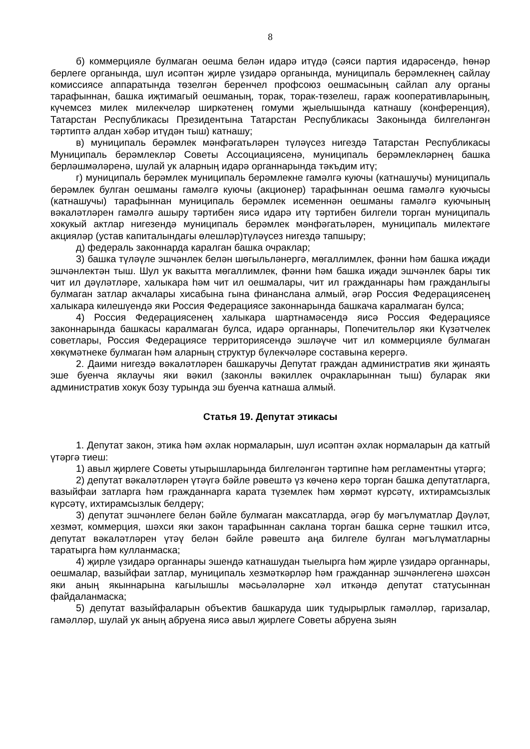8
б) коммерцияле булмаган оешма белән идарә итүдә (сәяси партия идарәсендә, һөнәр берлеге органында, шул исәптән җирле үзидарә органында, муниципаль берәмлекнең сайлау комиссиясе аппаратында төзелгән беренчел профсоюз оешмасының сайлап алу органы тарафыннан, башка иҗтимагый оешманың, торак, торак-төзелеш, гараж кооперативларының, күчемсез милек милекчеләр ширкәтенең гомуми җыелышында катнашу (конференция), Татарстан Республикасы Президентына Татарстан Республикасы Законында билгеләнгән тәртиптә алдан хәбәр итүдән тыш) катнашу;
в) муниципаль берәмлек мәнфәгатьләрен түләүсез нигездә Татарстан Республикасы Муниципаль берәмлекләр Советы Ассоциациясенә, муниципаль берәмлекләрнең башка берләшмәләренә, шулай ук аларның идарә органнарында тәкъдим итү;
г) муниципаль берәмлек муниципаль берәмлекне гамәлгә куючы (катнашучы) муниципаль берәмлек булган оешманы гамәлгә куючы (акционер) тарафыннан оешма гамәлгә куючысы (катнашучы) тарафыннан муниципаль берәмлек исеменнән оешманы гамәлгә куючының вәкаләтләрен гамәлгә ашыру тәртибен яисә идарә итү тәртибен билгели торган муниципаль хокукый актлар нигезендә муниципаль берәмлек мәнфәгатьләрен, муниципаль милектәге акцияләр (устав капиталындагы өлешләр)түләүсез нигездә тапшыру;
д) федераль законнарда каралган башка очраклар;
3) башка түләүле эшчәнлек белән шөгыльләнергә, мөгаллимлек, фәнни һәм башка иҗади эшчәнлектән тыш. Шул ук вакытта мөгаллимлек, фәнни һәм башка иҗади эшчәнлек бары тик чит ил дәүләтләре, халыкара һәм чит ил оешмалары, чит ил гражданнары һәм гражданлыгы булмаган затлар акчалары хисабына гына финанслана алмый, әгәр Россия Федерациясенең халыкара килешүендә яки Россия Федерациясе законнарында башкача каралмаган булса;
4) Россия Федерациясенең халыкара шартнамәсендә яисә Россия Федерациясе законнарында башкасы каралмаган булса, идарә органнары, Попечительләр яки Күзәтчелек советлары, Россия Федерациясе территориясендә эшләүче чит ил коммерцияле булмаган хөкүмәтнеке булмаган һәм аларның структур бүлекчәләре составына керергә.
2. Даими нигездә вәкаләтләрен башкаручы Депутат граждан административ яки җинаять эше буенча яклаучы яки вәкил (законлы вәкиллек очракларыннан тыш) буларак яки административ хокук бозу турында эш буенча катнаша алмый.
Статья 19. Депутат этикасы
1. Депутат закон, этика һәм әхлак нормаларын, шул исәптән әхлак нормаларын да катгый үтәргә тиеш:
1) авыл җирлеге Советы утырышларында билгеләнгән тәртипне һәм регламентны үтәргә;
2) депутат вәкаләтләрен үтәүгә бәйле рәвештә үз көченә керә торган башка депутатларга, вазыйфаи затларга һәм гражданнарга карата түземлек һәм хөрмәт күрсәтү, ихтирамсызлык күрсәтү, ихтирамсызлык белдерү;
3) депутат эшчәнлеге белән бәйле булмаган максатларда, әгәр бу мәгълүматлар Дәүләт, хезмәт, коммерция, шәхси яки закон тарафыннан саклана торган башка серне тәшкил итсә, депутат вәкаләтләрен үтәү белән бәйле рәвештә аңа билгеле булган мәгълүматларны таратырга һәм кулланмаска;
4) җирле үзидарә органнары эшендә катнашудан тыелырга һәм җирле үзидарә органнары, оешмалар, вазыйфаи затлар, муниципаль хезмәткәрләр һәм гражданнар эшчәнлегенә шәхсән яки аның якыннарына кагылышлы мәсьәләләрне хәл иткәндә депутат статусыннан файдаланмаска;
5) депутат вазыйфаларын объектив башкаруда шик тудырырлык гамәлләр, гаризалар, гамәлләр, шулай ук аның абруена яисә авыл җирлеге Советы абруена зыян